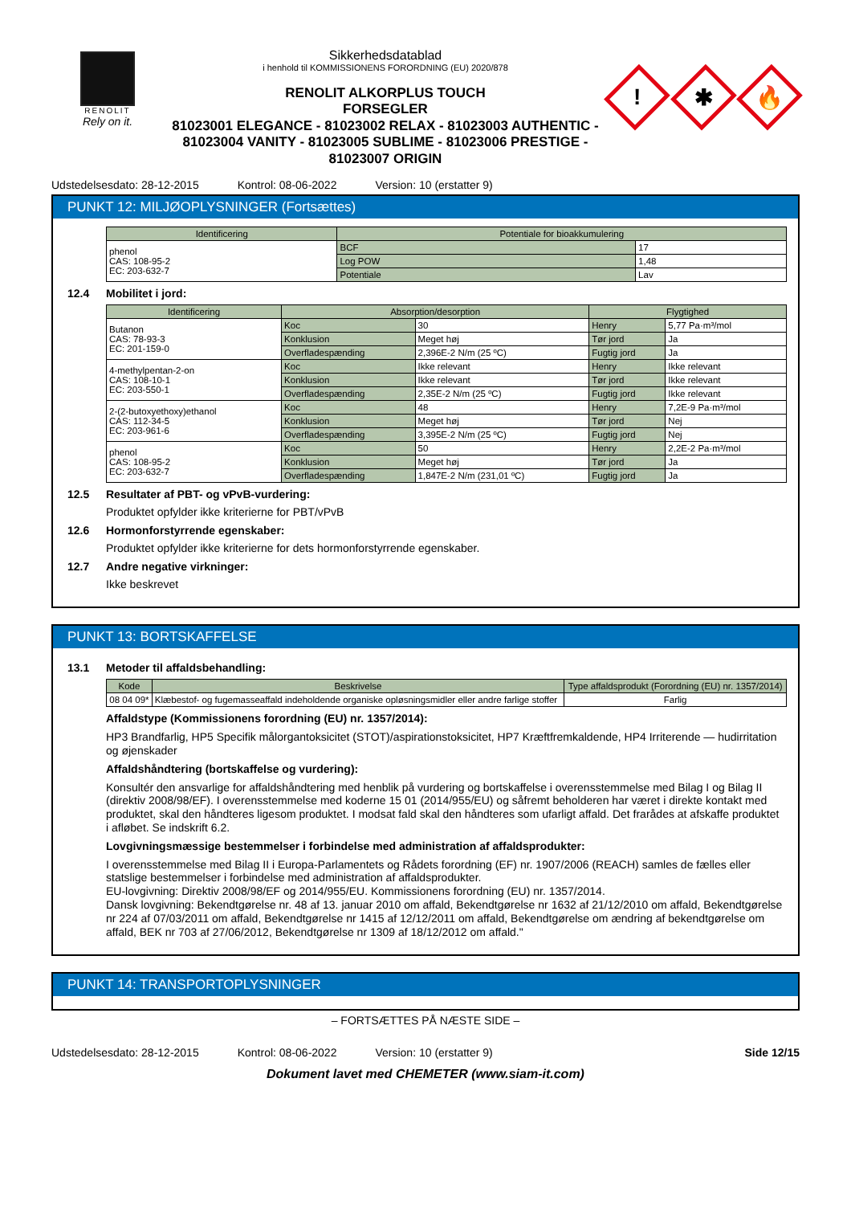RENOLIT
Rely on it.
Sikkerhedsdatablad
i henhold til KOMMISSIONENS FORORDNING (EU) 2020/878
RENOLIT ALKORPLUS TOUCH
FORSEGLER
81023001 ELEGANCE - 81023002 RELAX - 81023003 AUTHENTIC - 81023004 VANITY - 81023005 SUBLIME - 81023006 PRESTIGE - 81023007 ORIGIN
!
✱
🔥
Udstedelsesdato: 28-12-2015 Kontrol: 08-06-2022 Version: 10 (erstatter 9)
PUNKT 12: MILJØOPLYSNINGER (Fortsættes)
| Identificering | Potentiale for bioakkumulering | |
| --- | --- | --- |
| phenol CAS: 108-95-2 EC: 203-632-7 | BCF | 17 |
| | Log POW | 1,48 |
| | Potentiale | Lav |
12.4 Mobilitet i jord:
| Identificering | Absorption/desorption | | Flygtighed | |
| --- | --- | --- | --- | --- |
| Butanon CAS: 78-93-3 EC: 201-159-0 | Koc | 30 | Henry | 5,77 Pa·m³/mol |
| | Konklusion | Meget høj | Tør jord | Ja |
| | Overfladespænding | 2,396E-2 N/m (25 ºC) | Fugtig jord | Ja |
| 4-methylpentan-2-on CAS: 108-10-1 EC: 203-550-1 | Koc | Ikke relevant | Henry | Ikke relevant |
| | Konklusion | Ikke relevant | Tør jord | Ikke relevant |
| | Overfladespænding | 2,35E-2 N/m (25 ºC) | Fugtig jord | Ikke relevant |
| 2-(2-butoxyethoxy)ethanol CAS: 112-34-5 EC: 203-961-6 | Koc | 48 | Henry | 7,2E-9 Pa·m³/mol |
| | Konklusion | Meget høj | Tør jord | Nej |
| | Overfladespænding | 3,395E-2 N/m (25 ºC) | Fugtig jord | Nej |
| phenol CAS: 108-95-2 EC: 203-632-7 | Koc | 50 | Henry | 2,2E-2 Pa·m³/mol |
| | Konklusion | Meget høj | Tør jord | Ja |
| | Overfladespænding | 1,847E-2 N/m (231,01 ºC) | Fugtig jord | Ja |
12.5 Resultater af PBT- og vPvB-vurdering:
Produktet opfylder ikke kriterierne for PBT/vPvB
12.6 Hormonforstyrrende egenskaber:
Produktet opfylder ikke kriterierne for dets hormonforstyrrende egenskaber.
12.7 Andre negative virkninger:
Ikke beskrevet
PUNKT 13: BORTSKAFFELSE
13.1 Metoder til affaldsbehandling:
| Kode | Beskrivelse | Type affaldsprodukt (Forordning (EU) nr. 1357/2014) |
| --- | --- | --- |
| 08 04 09* | Klæbestof- og fugemasseaffald indeholdende organiske opløsningsmidler eller andre farlige stoffer | Farlig |
Affaldstype (Kommissionens forordning (EU) nr. 1357/2014):
HP3 Brandfarlig, HP5 Specifik målorgantoksicitet (STOT)/aspirationstoksicitet, HP7 Kræftfremkaldende, HP4 Irriterende — hudirritation og øjenskader
Affaldshåndtering (bortskaffelse og vurdering):
Konsultér den ansvarlige for affaldshåndtering med henblik på vurdering og bortskaffelse i overensstemmelse med Bilag I og Bilag II (direktiv 2008/98/EF). I overensstemmelse med koderne 15 01 (2014/955/EU) og såfremt beholderen har været i direkte kontakt med produktet, skal den håndteres ligesom produktet. I modsat fald skal den håndteres som ufarligt affald. Det frarådes at afskaffe produktet i afløbet. Se indskrift 6.2.
Lovgivningsmæssige bestemmelser i forbindelse med administration af affaldsprodukter:
I overensstemmelse med Bilag II i Europa-Parlamentets og Rådets forordning (EF) nr. 1907/2006 (REACH) samles de fælles eller statslige bestemmelser i forbindelse med administration af affaldsprodukter.
EU-lovgivning: Direktiv 2008/98/EF og 2014/955/EU. Kommissionens forordning (EU) nr. 1357/2014.
Dansk lovgivning: Bekendtgørelse nr. 48 af 13. januar 2010 om affald, Bekendtgørelse nr 1632 af 21/12/2010 om affald, Bekendtgørelse nr 224 af 07/03/2011 om affald, Bekendtgørelse nr 1415 af 12/12/2011 om affald, Bekendtgørelse om ændring af bekendtgørelse om affald, BEK nr 703 af 27/06/2012, Bekendtgørelse nr 1309 af 18/12/2012 om affald."
PUNKT 14: TRANSPORTOPLYSNINGER
– FORTSÆTTES PÅ NÆSTE SIDE –
Udstedelsesdato: 28-12-2015 Kontrol: 08-06-2022 Version: 10 (erstatter 9) Side 12/15
Dokument lavet med CHEMETER (www.siam-it.com)